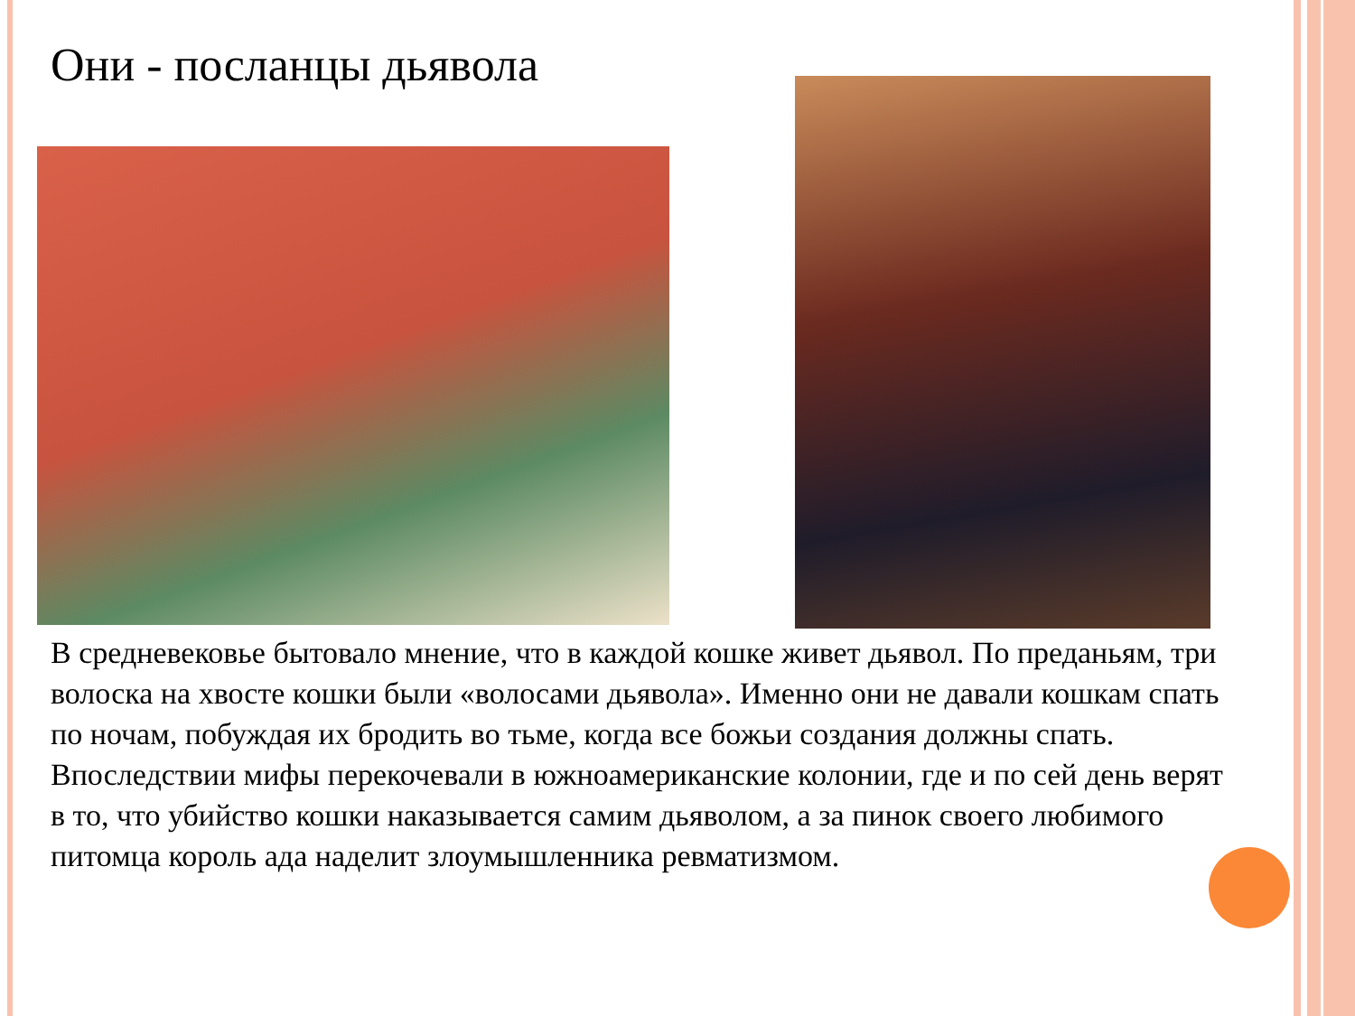Они - посланцы дьявола
В средневековье бытовало мнение, что в каждой кошке живет дьявол. По преданьям, три волоска на хвосте кошки были «волосами дьявола». Именно они не давали кошкам спать по ночам, побуждая их бродить во тьме, когда все божьи создания должны спать. Впоследствии мифы перекочевали в южноамериканские колонии, где и по сей день верят в то, что убийство кошки наказывается самим дьяволом, а за пинок своего любимого питомца король ада наделит злоумышленника ревматизмом.